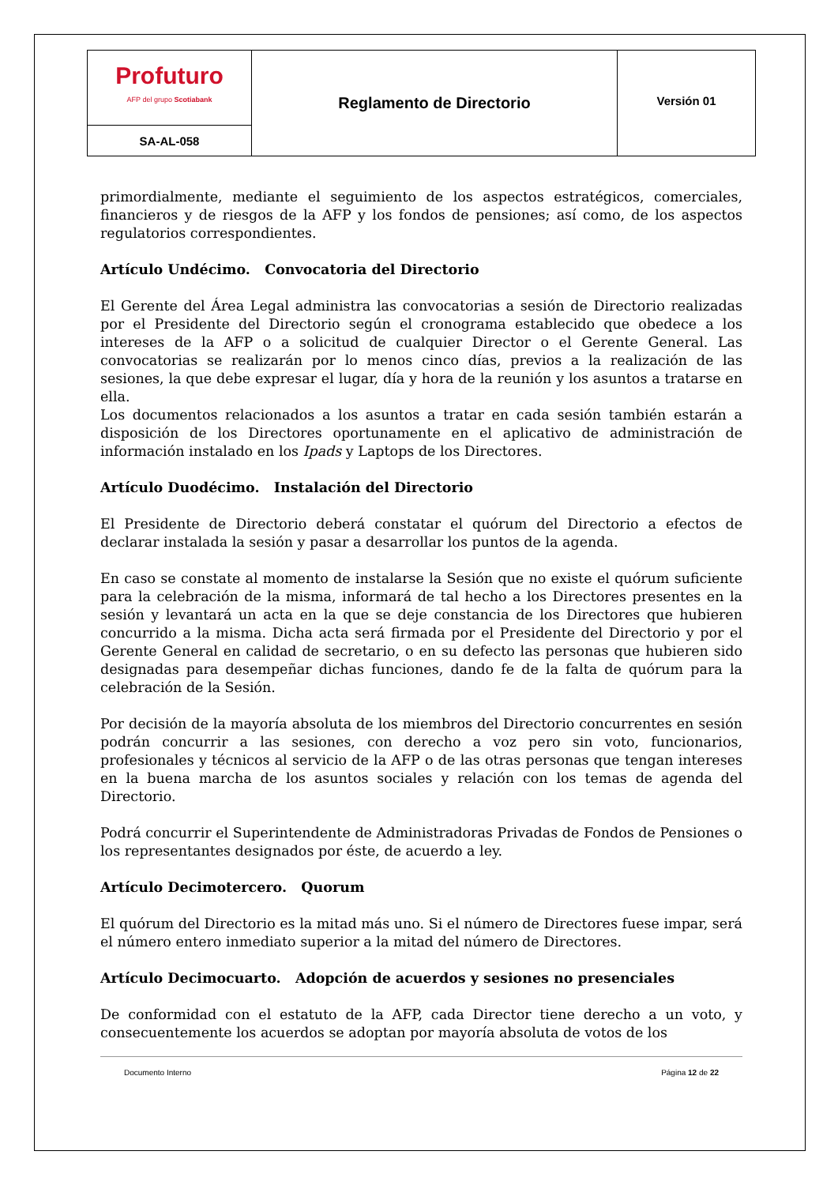| Profuturo AFP del grupo Scotiabank | Reglamento de Directorio | Versión 01 |
| SA-AL-058 | | |
primordialmente, mediante el seguimiento de los aspectos estratégicos, comerciales, financieros y de riesgos de la AFP y los fondos de pensiones; así como, de los aspectos regulatorios correspondientes.
Artículo Undécimo. Convocatoria del Directorio
El Gerente del Área Legal administra las convocatorias a sesión de Directorio realizadas por el Presidente del Directorio según el cronograma establecido que obedece a los intereses de la AFP o a solicitud de cualquier Director o el Gerente General. Las convocatorias se realizarán por lo menos cinco días, previos a la realización de las sesiones, la que debe expresar el lugar, día y hora de la reunión y los asuntos a tratarse en ella.
Los documentos relacionados a los asuntos a tratar en cada sesión también estarán a disposición de los Directores oportunamente en el aplicativo de administración de información instalado en los Ipads y Laptops de los Directores.
Artículo Duodécimo. Instalación del Directorio
El Presidente de Directorio deberá constatar el quórum del Directorio a efectos de declarar instalada la sesión y pasar a desarrollar los puntos de la agenda.
En caso se constate al momento de instalarse la Sesión que no existe el quórum suficiente para la celebración de la misma, informará de tal hecho a los Directores presentes en la sesión y levantará un acta en la que se deje constancia de los Directores que hubieren concurrido a la misma. Dicha acta será firmada por el Presidente del Directorio y por el Gerente General en calidad de secretario, o en su defecto las personas que hubieren sido designadas para desempeñar dichas funciones, dando fe de la falta de quórum para la celebración de la Sesión.
Por decisión de la mayoría absoluta de los miembros del Directorio concurrentes en sesión podrán concurrir a las sesiones, con derecho a voz pero sin voto, funcionarios, profesionales y técnicos al servicio de la AFP o de las otras personas que tengan intereses en la buena marcha de los asuntos sociales y relación con los temas de agenda del Directorio.
Podrá concurrir el Superintendente de Administradoras Privadas de Fondos de Pensiones o los representantes designados por éste, de acuerdo a ley.
Artículo Decimotercero. Quorum
El quórum del Directorio es la mitad más uno. Si el número de Directores fuese impar, será el número entero inmediato superior a la mitad del número de Directores.
Artículo Decimocuarto. Adopción de acuerdos y sesiones no presenciales
De conformidad con el estatuto de la AFP, cada Director tiene derecho a un voto, y consecuentemente los acuerdos se adoptan por mayoría absoluta de votos de los
Documento Interno Página 12 de 22